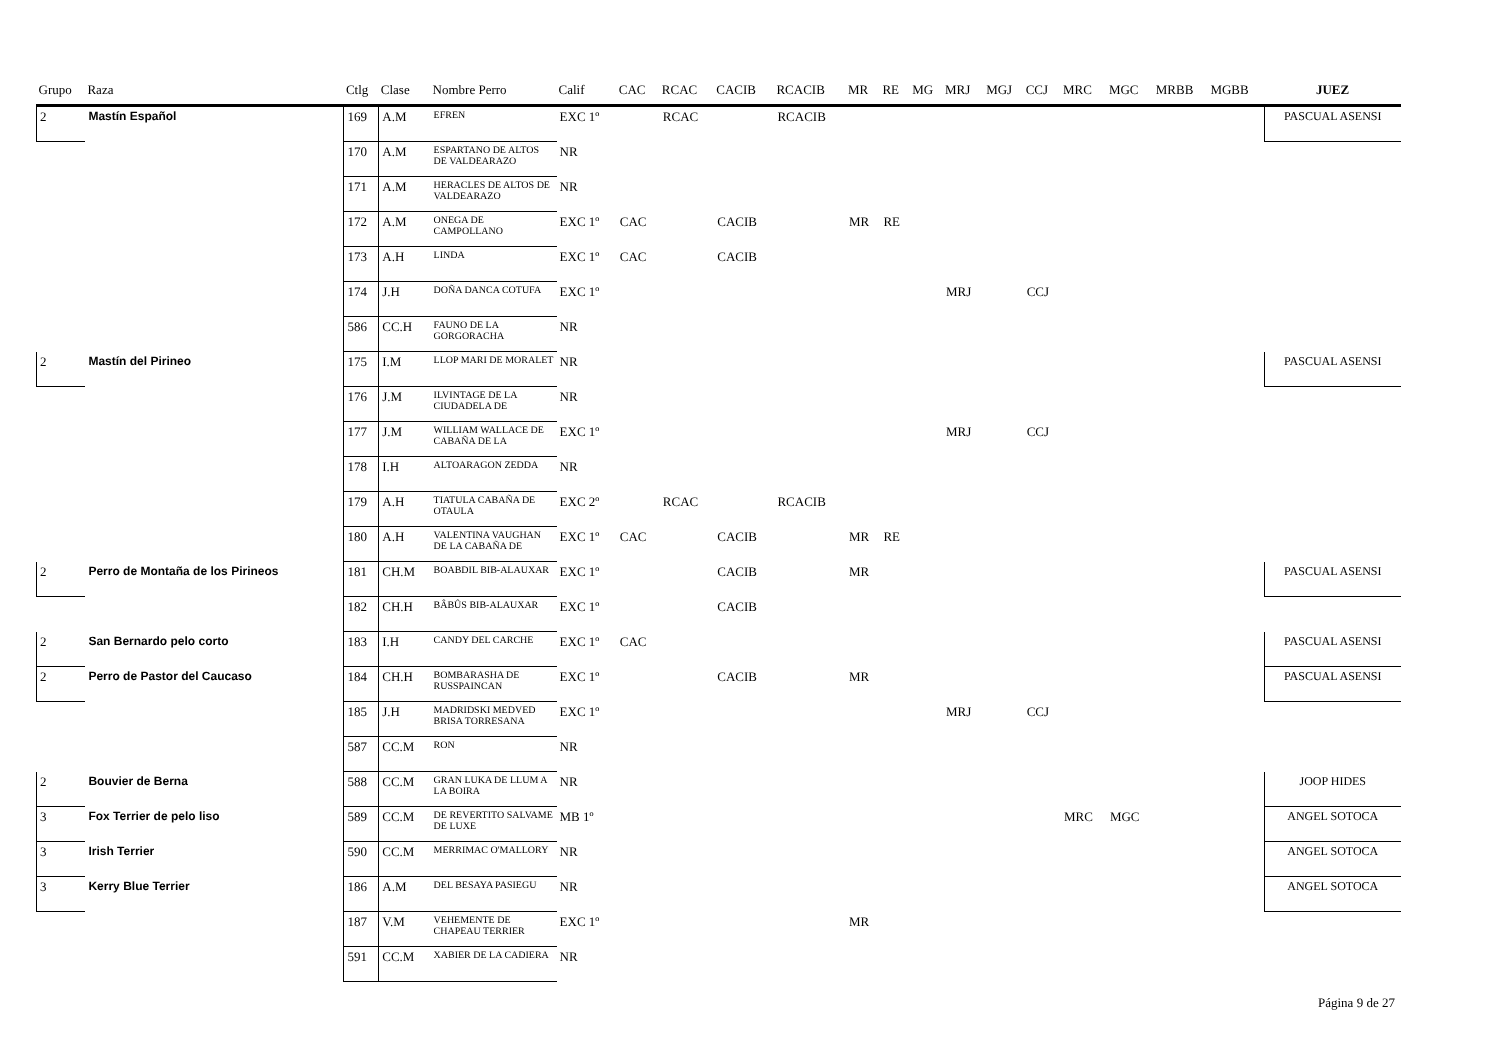| Grupo | Raza | Ctlg | Clase | Nombre Perro | Calif | CAC | RCAC | CACIB | RCACIB | MR | RE | MG | MRJ | MGJ | CCJ | MRC | MGC | MRBB | MGBB | JUEZ |
| --- | --- | --- | --- | --- | --- | --- | --- | --- | --- | --- | --- | --- | --- | --- | --- | --- | --- | --- | --- | --- |
| 2 | Mastín Español | 169 | A.M | EFREN | EXC 1º | | RCAC | | RCACIB | | | | | | | | | | | PASCUAL ASENSI |
| | | 170 | A.M | ESPARTANO DE ALTOS DE VALDEARAZO | NR | | | | | | | | | | | | | | | |
| | | 171 | A.M | HERACLES DE ALTOS DE VALDEARAZO | NR | | | | | | | | | | | | | | | |
| | | 172 | A.M | ONEGA DE CAMPOLLANO | EXC 1º | CAC | | CACIB | | MR | RE | | | | | | | | | |
| | | 173 | A.H | LINDA | EXC 1º | CAC | | CACIB | | | | | | | | | | | | |
| | | 174 | J.H | DOÑA DANCA COTUFA | EXC 1º | | | | | | | | MRJ | | CCJ | | | | | |
| | | 586 | CC.H | FAUNO DE LA GORGORACHA | NR | | | | | | | | | | | | | | | |
| 2 | Mastín del Pirineo | 175 | I.M | LLOP MARI DE MORALET | NR | | | | | | | | | | | | | | | PASCUAL ASENSI |
| | | 176 | J.M | ILVINTAGE DE LA CIUDADELA DE | NR | | | | | | | | | | | | | | | |
| | | 177 | J.M | WILLIAM WALLACE DE CABAÑA DE LA | EXC 1º | | | | | | | | MRJ | | CCJ | | | | | |
| | | 178 | I.H | ALTOARAGON ZEDDA | NR | | | | | | | | | | | | | | | |
| | | 179 | A.H | TIATULA CABAÑA DE OTAULA | EXC 2º | | RCAC | | RCACIB | | | | | | | | | | | |
| | | 180 | A.H | VALENTINA VAUGHAN DE LA CABAÑA DE | EXC 1º | CAC | | CACIB | | MR | RE | | | | | | | | | |
| 2 | Perro de Montaña de los Pirineos | 181 | CH.M | BOABDIL BIB-ALAUXAR | EXC 1º | | | CACIB | | MR | | | | | | | | | | PASCUAL ASENSI |
| | | 182 | CH.H | BÂBÛS BIB-ALAUXAR | EXC 1º | | | CACIB | | | | | | | | | | | | |
| 2 | San Bernardo pelo corto | 183 | I.H | CANDY DEL CARCHE | EXC 1º | CAC | | | | | | | | | | | | | | PASCUAL ASENSI |
| 2 | Perro de Pastor del Caucaso | 184 | CH.H | BOMBARASHA DE RUSSPAINCAN | EXC 1º | | | CACIB | | MR | | | | | | | | | | PASCUAL ASENSI |
| | | 185 | J.H | MADRIDSKI MEDVED BRISA TORRESANA | EXC 1º | | | | | | | | MRJ | | CCJ | | | | | |
| | | 587 | CC.M | RON | NR | | | | | | | | | | | | | | | |
| 2 | Bouvier de Berna | 588 | CC.M | GRAN LUKA DE LLUM A LA BOIRA | NR | | | | | | | | | | | | | | | JOOP HIDES |
| 3 | Fox Terrier de pelo liso | 589 | CC.M | DE REVERTITO SALVAME DE LUXE | MB 1º | | | | | | | | | | | MRC | MGC | | | ANGEL SOTOCA |
| 3 | Irish Terrier | 590 | CC.M | MERRIMAC O'MALLORY | NR | | | | | | | | | | | | | | | ANGEL SOTOCA |
| 3 | Kerry Blue Terrier | 186 | A.M | DEL BESAYA PASIEGU | NR | | | | | | | | | | | | | | | ANGEL SOTOCA |
| | | 187 | V.M | VEHEMENTE DE CHAPEAU TERRIER | EXC 1º | | | | | MR | | | | | | | | | | |
| | | 591 | CC.M | XABIER DE LA CADIERA | NR | | | | | | | | | | | | | | | |
Página 9 de 27